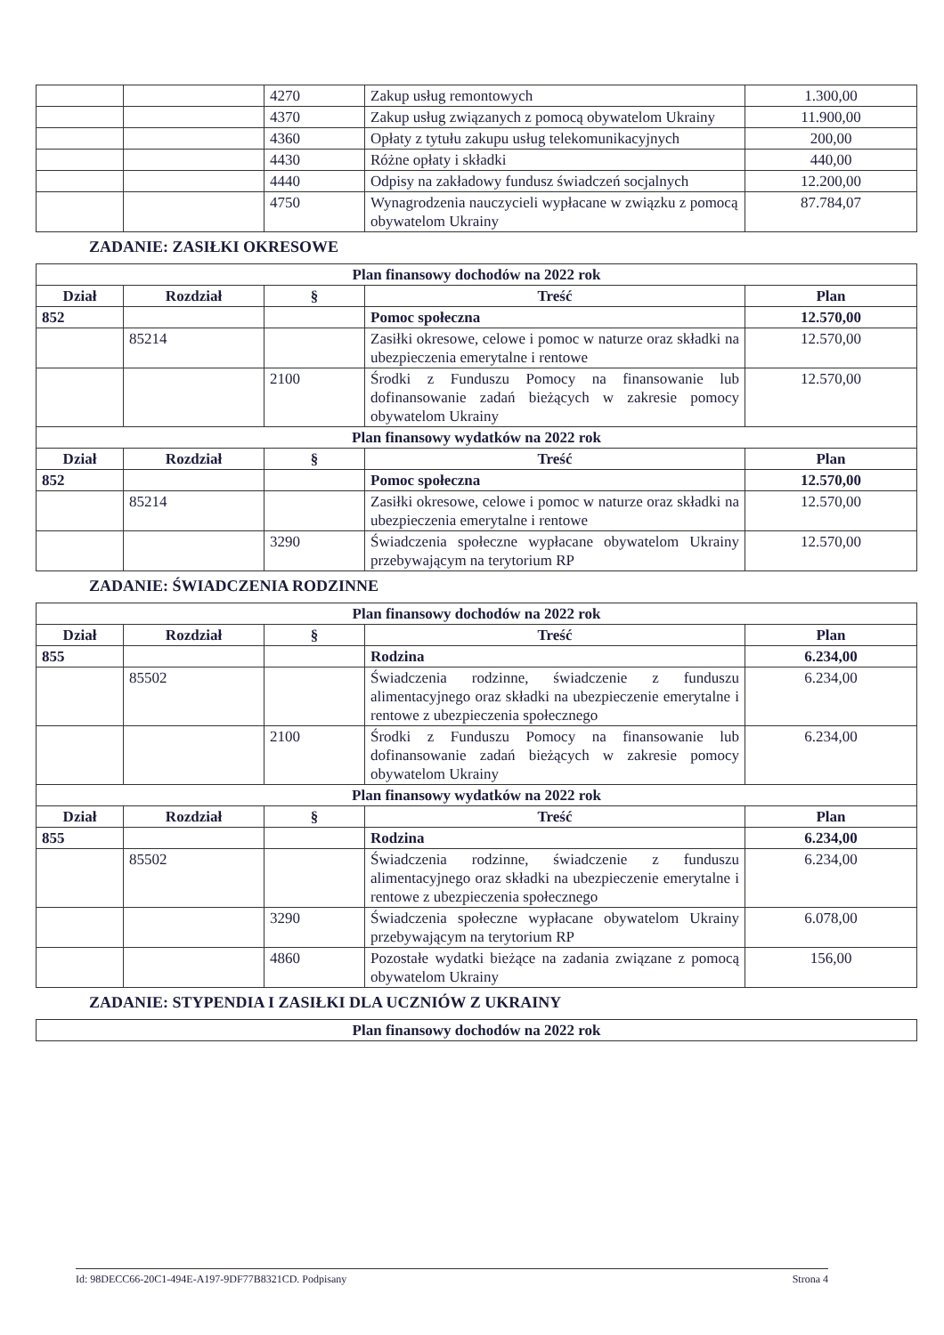| | | 4270 | Zakup usług remontowych | 1.300,00 |
| | | 4370 | Zakup usług związanych z pomocą obywatelom Ukrainy | 11.900,00 |
| | | 4360 | Opłaty z tytułu zakupu usług telekomunikacyjnych | 200,00 |
| | | 4430 | Różne opłaty i składki | 440,00 |
| | | 4440 | Odpisy na zakładowy fundusz świadczeń socjalnych | 12.200,00 |
| | | 4750 | Wynagrodzenia nauczycieli wypłacane w związku z pomocą obywatelom Ukrainy | 87.784,07 |
ZADANIE: ZASIŁKI OKRESOWE
| Plan finansowy dochodów na 2022 rok | | | | |
| Dział | Rozdział | § | Treść | Plan |
| 852 | | | Pomoc społeczna | 12.570,00 |
| | 85214 | | Zasiłki okresowe, celowe i pomoc w naturze oraz składki na ubezpieczenia emerytalne i rentowe | 12.570,00 |
| | | 2100 | Środki z Funduszu Pomocy na finansowanie lub dofinansowanie zadań bieżących w zakresie pomocy obywatelom Ukrainy | 12.570,00 |
| Plan finansowy wydatków na 2022 rok | | | | |
| Dział | Rozdział | § | Treść | Plan |
| 852 | | | Pomoc społeczna | 12.570,00 |
| | 85214 | | Zasiłki okresowe, celowe i pomoc w naturze oraz składki na ubezpieczenia emerytalne i rentowe | 12.570,00 |
| | | 3290 | Świadczenia społeczne wypłacane obywatelom Ukrainy przebywającym na terytorium RP | 12.570,00 |
ZADANIE: ŚWIADCZENIA RODZINNE
| Plan finansowy dochodów na 2022 rok | | | | |
| Dział | Rozdział | § | Treść | Plan |
| 855 | | | Rodzina | 6.234,00 |
| | 85502 | | Świadczenia rodzinne, świadczenie z funduszu alimentacyjnego oraz składki na ubezpieczenie emerytalne i rentowe z ubezpieczenia społecznego | 6.234,00 |
| | | 2100 | Środki z Funduszu Pomocy na finansowanie lub dofinansowanie zadań bieżących w zakresie pomocy obywatelom Ukrainy | 6.234,00 |
| Plan finansowy wydatków na 2022 rok | | | | |
| Dział | Rozdział | § | Treść | Plan |
| 855 | | | Rodzina | 6.234,00 |
| | 85502 | | Świadczenia rodzinne, świadczenie z funduszu alimentacyjnego oraz składki na ubezpieczenie emerytalne i rentowe z ubezpieczenia społecznego | 6.234,00 |
| | | 3290 | Świadczenia społeczne wypłacane obywatelom Ukrainy przebywającym na terytorium RP | 6.078,00 |
| | | 4860 | Pozostałe wydatki bieżące na zadania związane z pomocą obywatelom Ukrainy | 156,00 |
ZADANIE: STYPENDIA I ZASIŁKI DLA UCZNIÓW Z UKRAINY
| Plan finansowy dochodów na 2022 rok |
Id: 98DECC66-20C1-494E-A197-9DF77B8321CD. Podpisany Strona 4